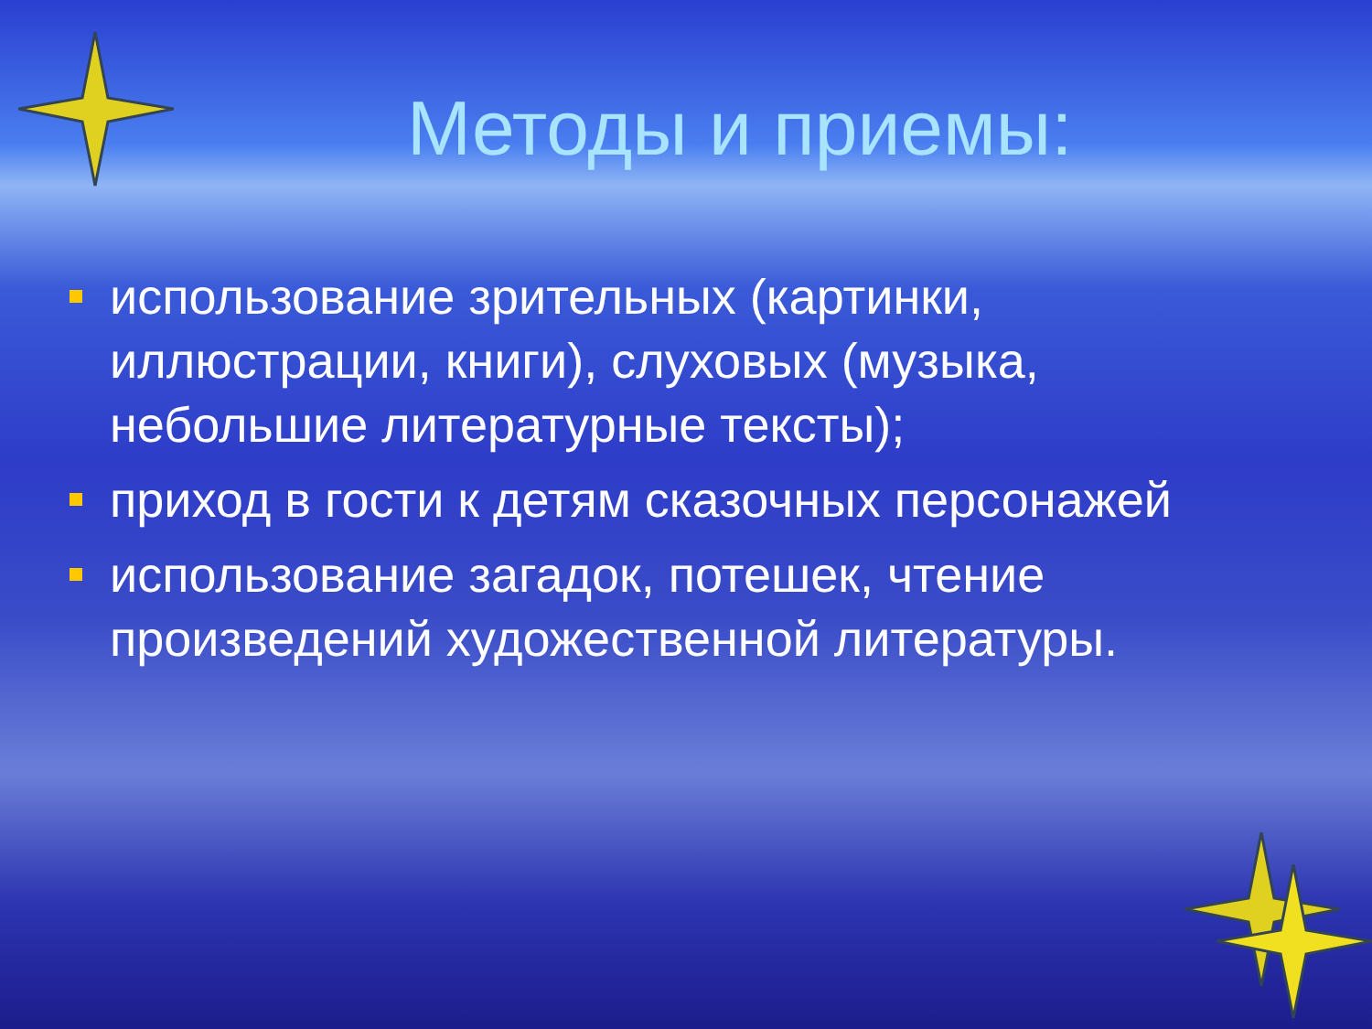Методы и приемы:
использование зрительных (картинки, иллюстрации, книги), слуховых (музыка, небольшие литературные тексты);
приход в гости к детям сказочных персонажей
использование загадок, потешек, чтение произведений художественной литературы.